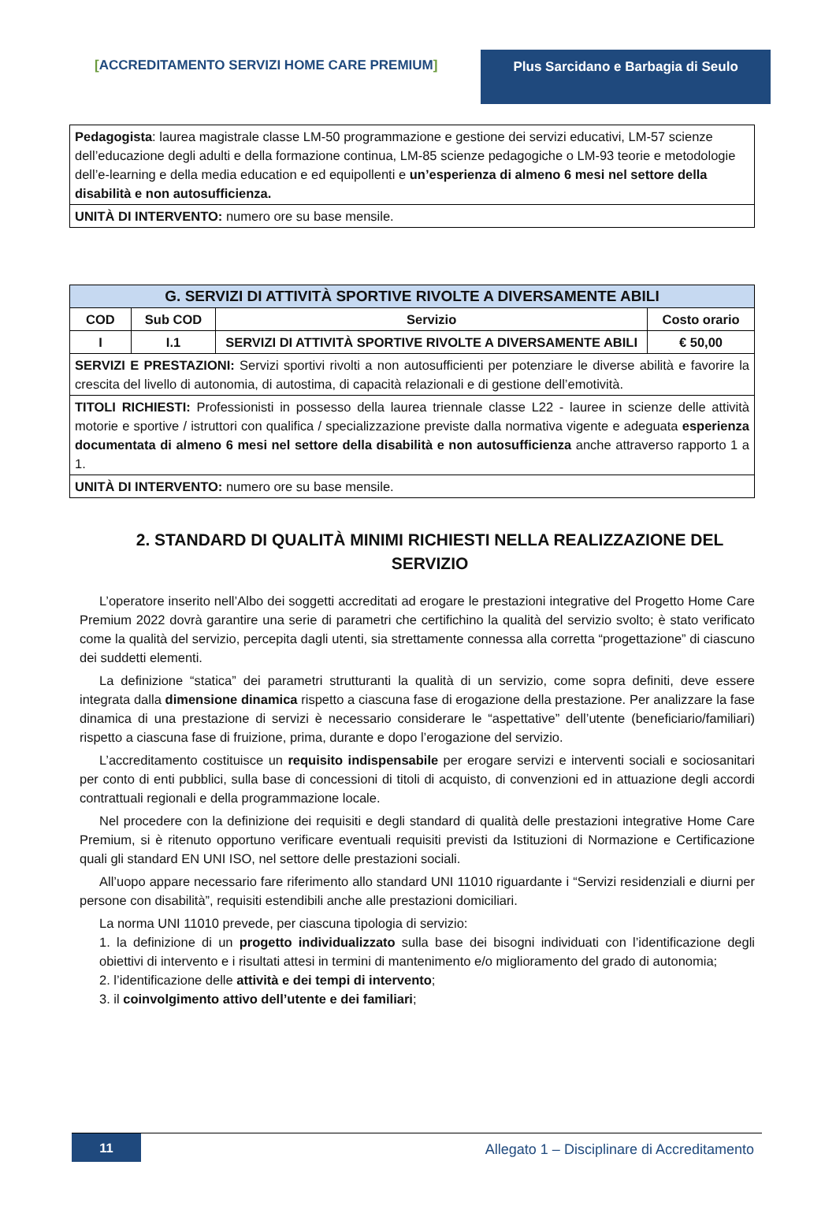[ACCREDITAMENTO SERVIZI HOME CARE PREMIUM] Plus Sarcidano e Barbagia di Seulo
| Pedagogista : laurea magistrale classe LM-50 programmazione e gestione dei servizi educativi, LM-57 scienze dell’educazione degli adulti e della formazione continua, LM-85 scienze pedagogiche o LM-93 teorie e metodologie dell’e-learning e della media education e ed equipollenti e un’esperienza di almeno 6 mesi nel settore della disabilità e non autosufficienza. |
| UNITÀ DI INTERVENTO: numero ore su base mensile. |
| G. SERVIZI DI ATTIVITÀ SPORTIVE RIVOLTE A DIVERSAMENTE ABILI | | | |
| --- | --- | --- | --- |
| COD | Sub COD | Servizio | Costo orario |
| I | I.1 | SERVIZI DI ATTIVITÀ SPORTIVE RIVOLTE A DIVERSAMENTE ABILI | € 50,00 |
| SERVIZI E PRESTAZIONI: Servizi sportivi rivolti a non autosufficienti per potenziare le diverse abilità e favorire la crescita del livello di autonomia, di autostima, di capacità relazionali e di gestione dell’emotività. | | | |
| TITOLI RICHIESTI: Professionisti in possesso della laurea triennale classe L22 - lauree in scienze delle attività motorie e sportive / istruttori con qualifica / specializzazione previste dalla normativa vigente e adeguata esperienza documentata di almeno 6 mesi nel settore della disabilità e non autosufficienza anche attraverso rapporto 1 a 1. | | | |
| UNITÀ DI INTERVENTO: numero ore su base mensile. | | | |
2. STANDARD DI QUALITÀ MINIMI RICHIESTI NELLA REALIZZAZIONE DEL SERVIZIO
L’operatore inserito nell’Albo dei soggetti accreditati ad erogare le prestazioni integrative del Progetto Home Care Premium 2022 dovrà garantire una serie di parametri che certifichino la qualità del servizio svolto; è stato verificato come la qualità del servizio, percepita dagli utenti, sia strettamente connessa alla corretta “progettazione” di ciascuno dei suddetti elementi.
La definizione “statica” dei parametri strutturanti la qualità di un servizio, come sopra definiti, deve essere integrata dalla dimensione dinamica rispetto a ciascuna fase di erogazione della prestazione. Per analizzare la fase dinamica di una prestazione di servizi è necessario considerare le “aspettative” dell’utente (beneficiario/familiari) rispetto a ciascuna fase di fruizione, prima, durante e dopo l’erogazione del servizio.
L’accreditamento costituisce un requisito indispensabile per erogare servizi e interventi sociali e sociosanitari per conto di enti pubblici, sulla base di concessioni di titoli di acquisto, di convenzioni ed in attuazione degli accordi contrattuali regionali e della programmazione locale.
Nel procedere con la definizione dei requisiti e degli standard di qualità delle prestazioni integrative Home Care Premium, si è ritenuto opportuno verificare eventuali requisiti previsti da Istituzioni di Normazione e Certificazione quali gli standard EN UNI ISO, nel settore delle prestazioni sociali.
All’uopo appare necessario fare riferimento allo standard UNI 11010 riguardante i “Servizi residenziali e diurni per persone con disabilità”, requisiti estendibili anche alle prestazioni domiciliari.
La norma UNI 11010 prevede, per ciascuna tipologia di servizio:
1. la definizione di un progetto individualizzato sulla base dei bisogni individuati con l’identificazione degli obiettivi di intervento e i risultati attesi in termini di mantenimento e/o miglioramento del grado di autonomia;
2. l’identificazione delle attività e dei tempi di intervento;
3. il coinvolgimento attivo dell’utente e dei familiari;
11 Allegato 1 – Disciplinare di Accreditamento